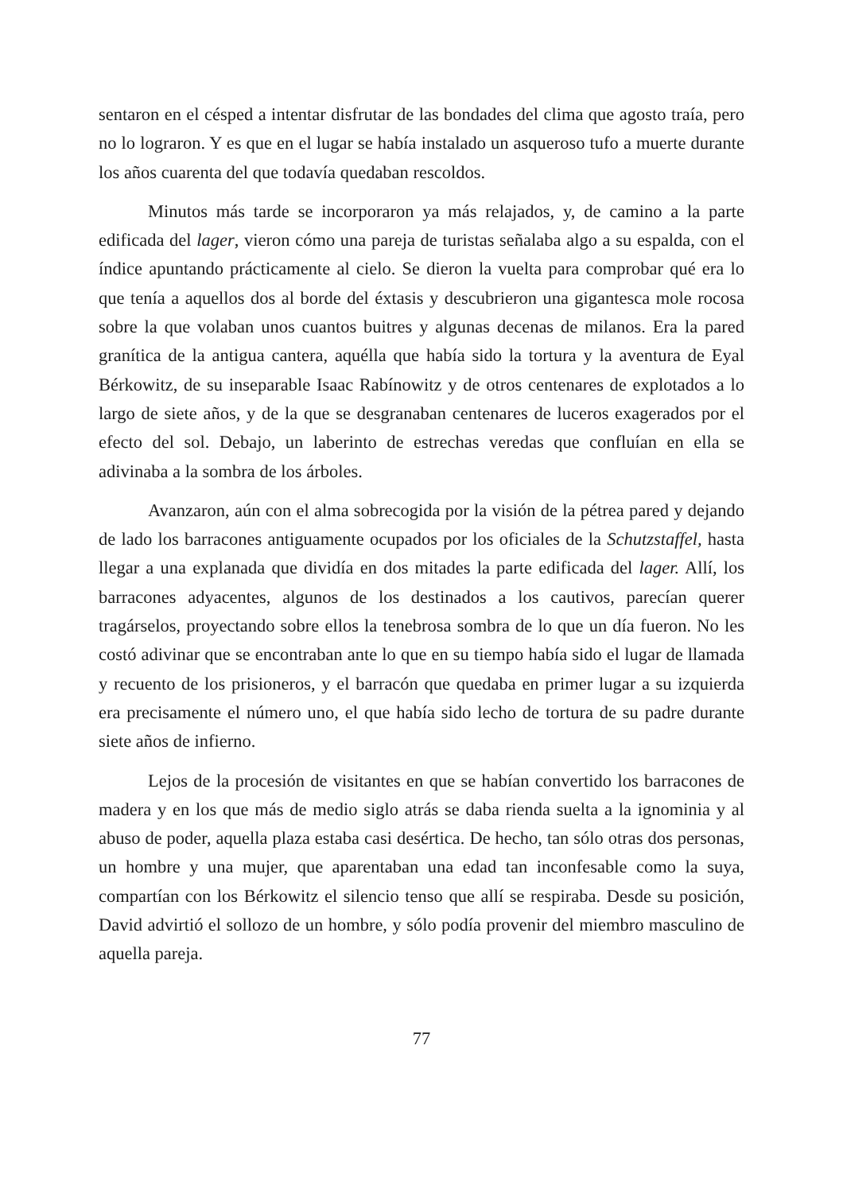sentaron en el césped a intentar disfrutar de las bondades del clima que agosto traía, pero no lo lograron. Y es que en el lugar se había instalado un asqueroso tufo a muerte durante los años cuarenta del que todavía quedaban rescoldos.
Minutos más tarde se incorporaron ya más relajados, y, de camino a la parte edificada del lager, vieron cómo una pareja de turistas señalaba algo a su espalda, con el índice apuntando prácticamente al cielo. Se dieron la vuelta para comprobar qué era lo que tenía a aquellos dos al borde del éxtasis y descubrieron una gigantesca mole rocosa sobre la que volaban unos cuantos buitres y algunas decenas de milanos. Era la pared granítica de la antigua cantera, aquélla que había sido la tortura y la aventura de Eyal Bérkowitz, de su inseparable Isaac Rabínowitz y de otros centenares de explotados a lo largo de siete años, y de la que se desgranaban centenares de luceros exagerados por el efecto del sol. Debajo, un laberinto de estrechas veredas que confluían en ella se adivinaba a la sombra de los árboles.
Avanzaron, aún con el alma sobrecogida por la visión de la pétrea pared y dejando de lado los barracones antiguamente ocupados por los oficiales de la Schutzstaffel, hasta llegar a una explanada que dividía en dos mitades la parte edificada del lager. Allí, los barracones adyacentes, algunos de los destinados a los cautivos, parecían querer tragárselos, proyectando sobre ellos la tenebrosa sombra de lo que un día fueron. No les costó adivinar que se encontraban ante lo que en su tiempo había sido el lugar de llamada y recuento de los prisioneros, y el barracón que quedaba en primer lugar a su izquierda era precisamente el número uno, el que había sido lecho de tortura de su padre durante siete años de infierno.
Lejos de la procesión de visitantes en que se habían convertido los barracones de madera y en los que más de medio siglo atrás se daba rienda suelta a la ignominia y al abuso de poder, aquella plaza estaba casi desértica. De hecho, tan sólo otras dos personas, un hombre y una mujer, que aparentaban una edad tan inconfesable como la suya, compartían con los Bérkowitz el silencio tenso que allí se respiraba. Desde su posición, David advirtió el sollozo de un hombre, y sólo podía provenir del miembro masculino de aquella pareja.
77